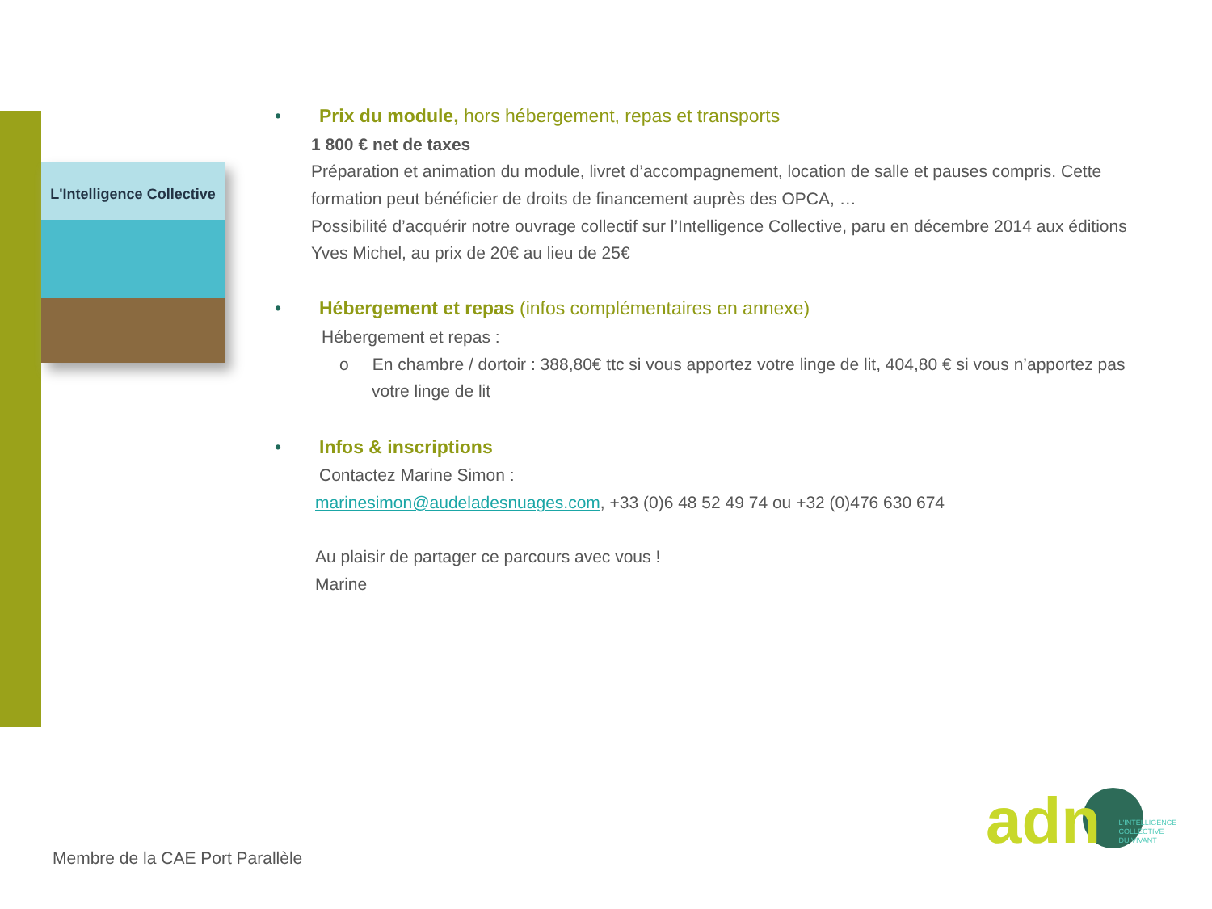L'Intelligence Collective
• Prix du module, hors hébergement, repas et transports
1 800 € net de taxes
Préparation et animation du module, livret d’accompagnement, location de salle et pauses compris. Cette formation peut bénéficier de droits de financement auprès des OPCA, …
Possibilité d’acquérir notre ouvrage collectif sur l’Intelligence Collective, paru en décembre 2014 aux éditions Yves Michel, au prix de 20€ au lieu de 25€
• Hébergement et repas (infos complémentaires en annexe)
Hébergement et repas :
o En chambre / dortoir : 388,80€ ttc si vous apportez votre linge de lit, 404,80 € si vous n’apportez pas votre linge de lit
• Infos & inscriptions
Contactez Marine Simon :
marinesimon@audeladesnuages.com, +33 (0)6 48 52 49 74 ou +32 (0)476 630 674
Au plaisir de partager ce parcours avec vous !
Marine
Membre de la CAE Port Parallèle
adn L'INTELLIGENCE
COLLECTIVE
DU VIVANT